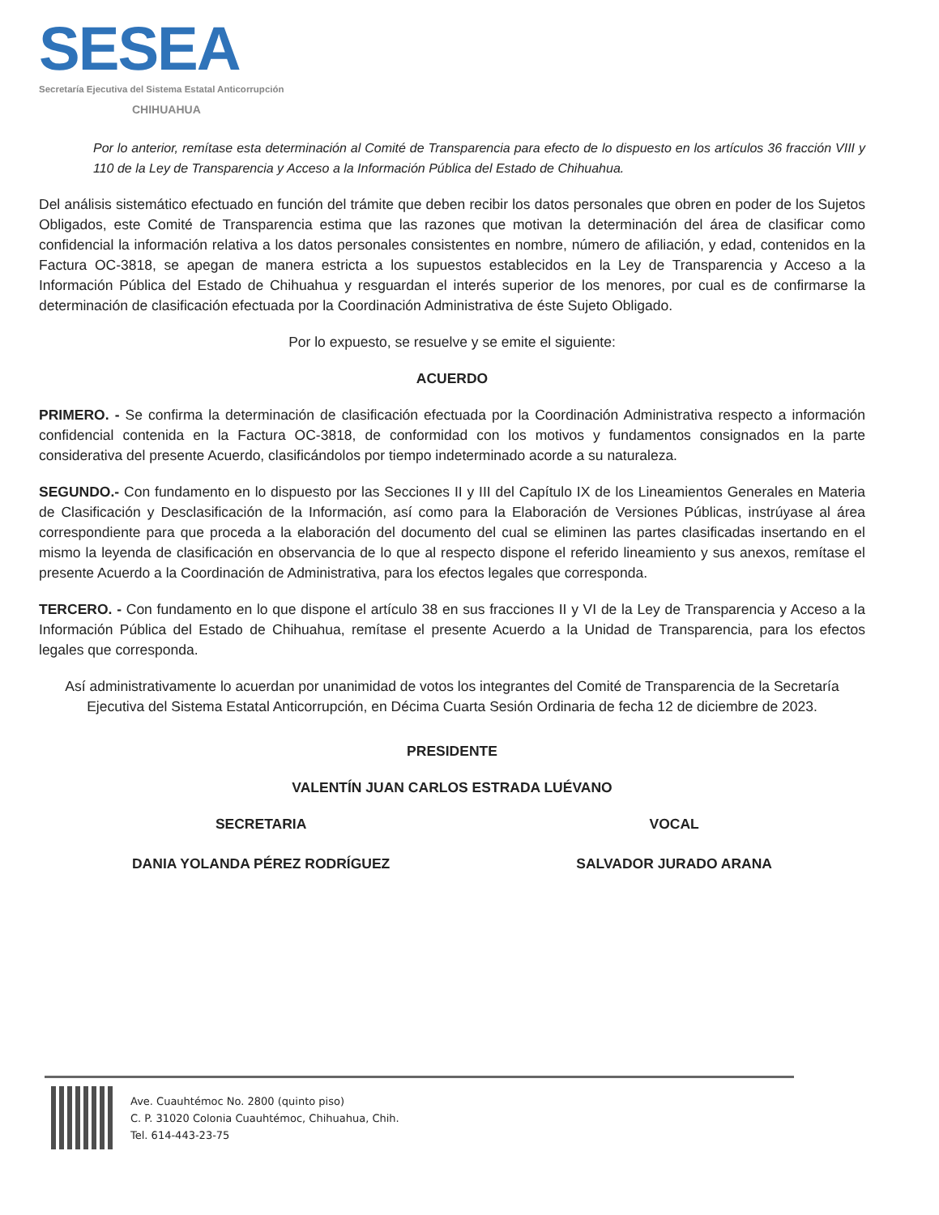SESEA
Secretaría Ejecutiva del Sistema Estatal Anticorrupción
CHIHUAHUA
Por lo anterior, remítase esta determinación al Comité de Transparencia para efecto de lo dispuesto en los artículos 36 fracción VIII y 110 de la Ley de Transparencia y Acceso a la Información Pública del Estado de Chihuahua.
Del análisis sistemático efectuado en función del trámite que deben recibir los datos personales que obren en poder de los Sujetos Obligados, este Comité de Transparencia estima que las razones que motivan la determinación del área de clasificar como confidencial la información relativa a los datos personales consistentes en nombre, número de afiliación, y edad, contenidos en la Factura OC-3818, se apegan de manera estricta a los supuestos establecidos en la Ley de Transparencia y Acceso a la Información Pública del Estado de Chihuahua y resguardan el interés superior de los menores, por cual es de confirmarse la determinación de clasificación efectuada por la Coordinación Administrativa de éste Sujeto Obligado.
Por lo expuesto, se resuelve y se emite el siguiente:
ACUERDO
PRIMERO. - Se confirma la determinación de clasificación efectuada por la Coordinación Administrativa respecto a información confidencial contenida en la Factura OC-3818, de conformidad con los motivos y fundamentos consignados en la parte considerativa del presente Acuerdo, clasificándolos por tiempo indeterminado acorde a su naturaleza.
SEGUNDO.- Con fundamento en lo dispuesto por las Secciones II y III del Capítulo IX de los Lineamientos Generales en Materia de Clasificación y Desclasificación de la Información, así como para la Elaboración de Versiones Públicas, instrúyase al área correspondiente para que proceda a la elaboración del documento del cual se eliminen las partes clasificadas insertando en el mismo la leyenda de clasificación en observancia de lo que al respecto dispone el referido lineamiento y sus anexos, remítase el presente Acuerdo a la Coordinación de Administrativa, para los efectos legales que corresponda.
TERCERO. - Con fundamento en lo que dispone el artículo 38 en sus fracciones II y VI de la Ley de Transparencia y Acceso a la Información Pública del Estado de Chihuahua, remítase el presente Acuerdo a la Unidad de Transparencia, para los efectos legales que corresponda.
Así administrativamente lo acuerdan por unanimidad de votos los integrantes del Comité de Transparencia de la Secretaría Ejecutiva del Sistema Estatal Anticorrupción, en Décima Cuarta Sesión Ordinaria de fecha 12 de diciembre de 2023.
PRESIDENTE
VALENTÍN JUAN CARLOS ESTRADA LUÉVANO
SECRETARIA
DANIA YOLANDA PÉREZ RODRÍGUEZ
VOCAL
SALVADOR JURADO ARANA
Ave. Cuauhtémoc No. 2800 (quinto piso)
C. P. 31020 Colonia Cuauhtémoc, Chihuahua, Chih.
Tel. 614-443-23-75